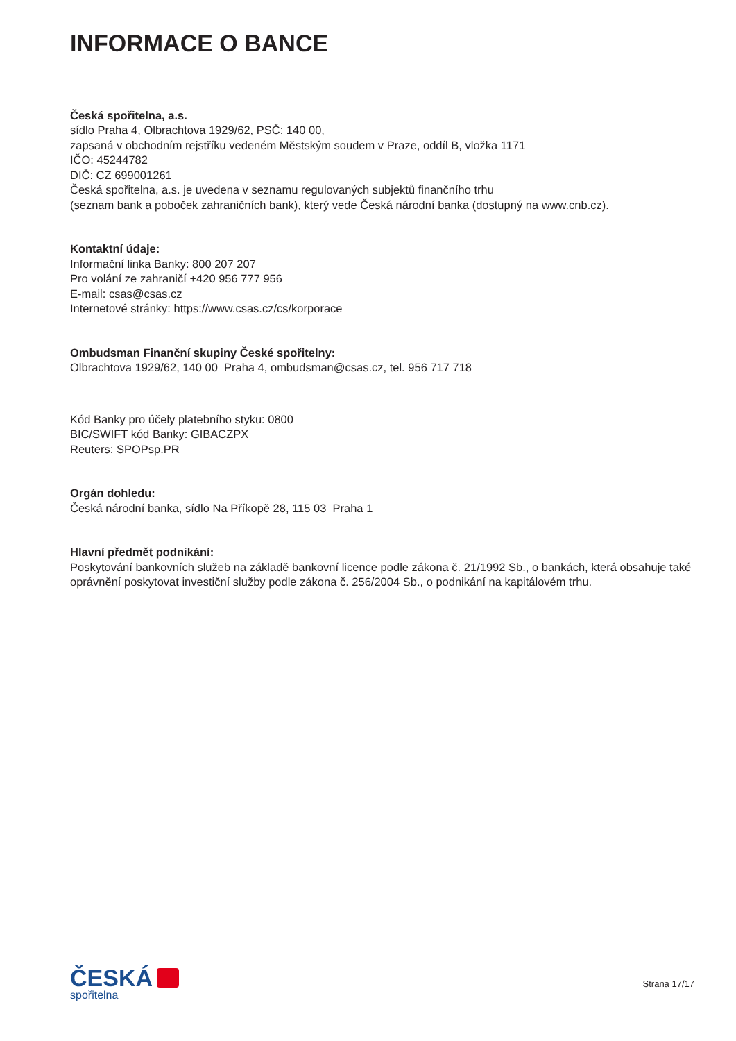INFORMACE O BANCE
Česká spořitelna, a.s.
sídlo Praha 4, Olbrachtova 1929/62, PSČ: 140 00,
zapsaná v obchodním rejstříku vedeném Městským soudem v Praze, oddíl B, vložka 1171
IČO: 45244782
DIČ: CZ 699001261
Česká spořitelna, a.s. je uvedena v seznamu regulovaných subjektů finančního trhu
(seznam bank a poboček zahraničních bank), který vede Česká národní banka (dostupný na www.cnb.cz).
Kontaktní údaje:
Informační linka Banky: 800 207 207
Pro volání ze zahraničí +420 956 777 956
E-mail: csas@csas.cz
Internetové stránky: https://www.csas.cz/cs/korporace
Ombudsman Finanční skupiny České spořitelny:
Olbrachtova 1929/62, 140 00 Praha 4, ombudsman@csas.cz, tel. 956 717 718
Kód Banky pro účely platebního styku: 0800
BIC/SWIFT kód Banky: GIBACZPX
Reuters: SPOPsp.PR
Orgán dohledu:
Česká národní banka, sídlo Na Příkopě 28, 115 03 Praha 1
Hlavní předmět podnikání:
Poskytování bankovních služeb na základě bankovní licence podle zákona č. 21/1992 Sb., o bankách, která obsahuje také oprávnění poskytovat investiční služby podle zákona č. 256/2004 Sb., o podnikání na kapitálovém trhu.
ČESKÁ
spořitelna
Strana 17/17